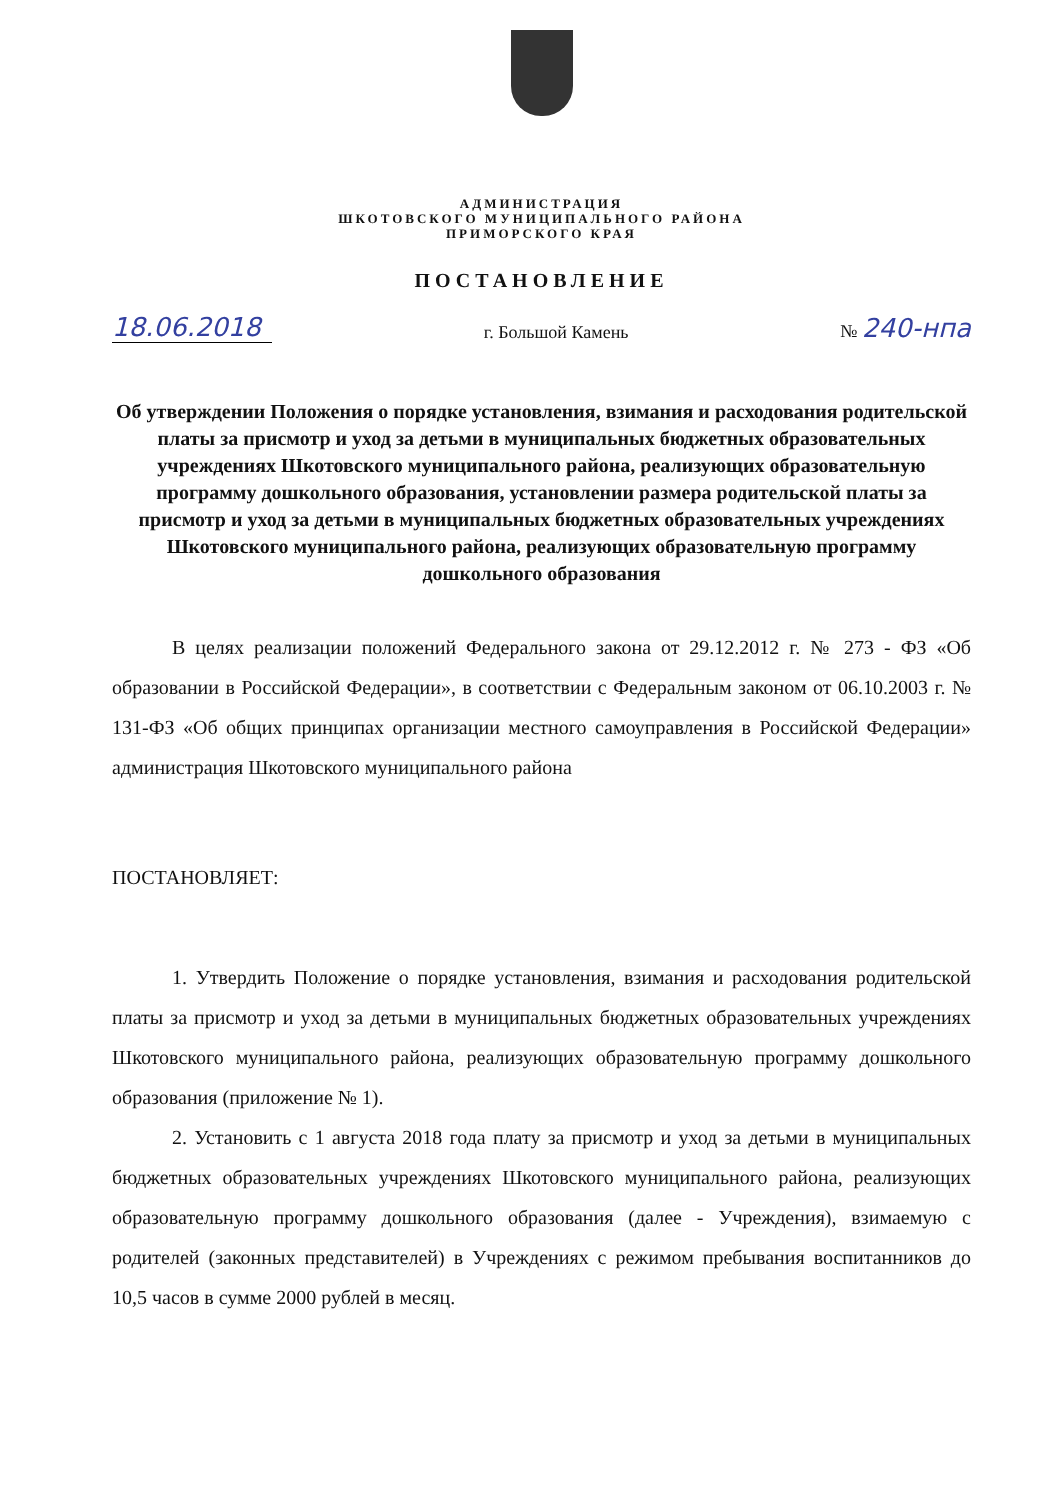АДМИНИСТРАЦИЯ
ШКОТОВСКОГО МУНИЦИПАЛЬНОГО РАЙОНА
ПРИМОРСКОГО КРАЯ
ПОСТАНОВЛЕНИЕ
18.06.2018 г. Большой Камень № 240-нпа
Об утверждении Положения о порядке установления, взимания и расходования родительской платы за присмотр и уход за детьми в муниципальных бюджетных образовательных учреждениях Шкотовского муниципального района, реализующих образовательную программу дошкольного образования, установлении размера родительской платы за присмотр и уход за детьми в муниципальных бюджетных образовательных учреждениях Шкотовского муниципального района, реализующих образовательную программу дошкольного образования
В целях реализации положений Федерального закона от 29.12.2012 г. № 273 - ФЗ «Об образовании в Российской Федерации», в соответствии с Федеральным законом от 06.10.2003 г. № 131-ФЗ «Об общих принципах организации местного самоуправления в Российской Федерации» администрация Шкотовского муниципального района
ПОСТАНОВЛЯЕТ:
1. Утвердить Положение о порядке установления, взимания и расходования родительской платы за присмотр и уход за детьми в муниципальных бюджетных образовательных учреждениях Шкотовского муниципального района, реализующих образовательную программу дошкольного образования (приложение № 1).
2. Установить с 1 августа 2018 года плату за присмотр и уход за детьми в муниципальных бюджетных образовательных учреждениях Шкотовского муниципального района, реализующих образовательную программу дошкольного образования (далее - Учреждения), взимаемую с родителей (законных представителей) в Учреждениях с режимом пребывания воспитанников до 10,5 часов в сумме 2000 рублей в месяц.